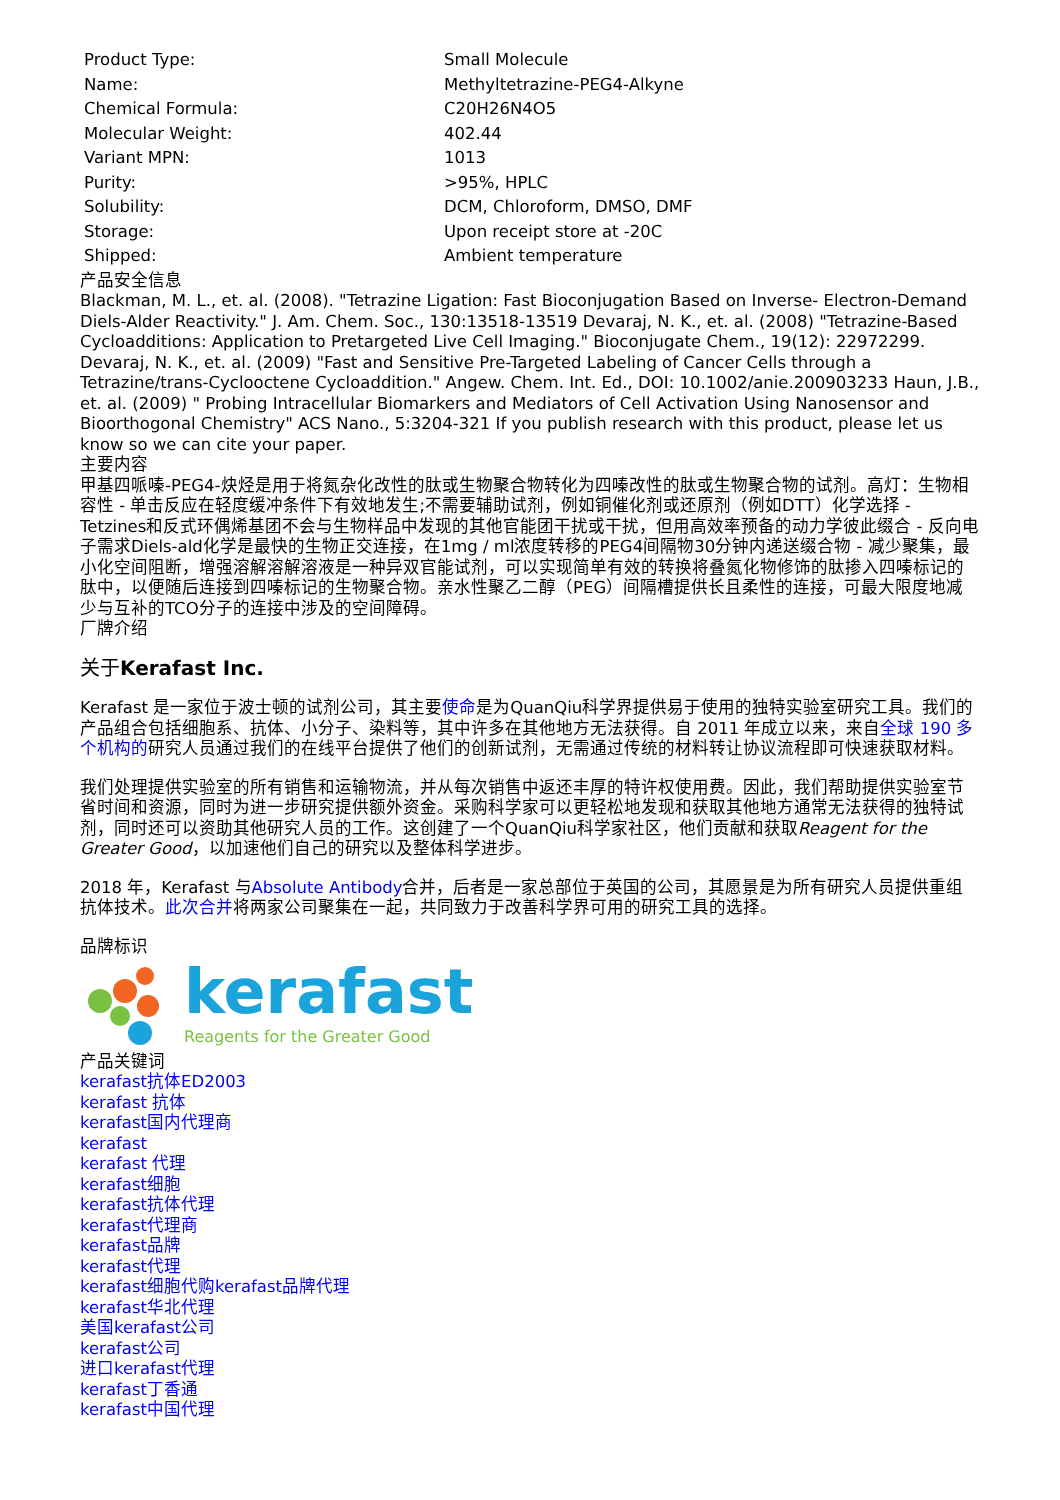| Product Type: | Small Molecule |
| Name: | Methyltetrazine-PEG4-Alkyne |
| Chemical Formula: | C20H26N4O5 |
| Molecular Weight: | 402.44 |
| Variant MPN: | 1013 |
| Purity: | >95%, HPLC |
| Solubility: | DCM, Chloroform, DMSO, DMF |
| Storage: | Upon receipt store at -20C |
| Shipped: | Ambient temperature |
产品安全信息
Blackman, M. L., et. al. (2008). "Tetrazine Ligation: Fast Bioconjugation Based on Inverse- Electron-Demand Diels-Alder Reactivity." J. Am. Chem. Soc., 130:13518-13519 Devaraj, N. K., et. al. (2008) "Tetrazine-Based Cycloadditions: Application to Pretargeted Live Cell Imaging." Bioconjugate Chem., 19(12): 22972299. Devaraj, N. K., et. al. (2009) "Fast and Sensitive Pre-Targeted Labeling of Cancer Cells through a Tetrazine/trans-Cyclooctene Cycloaddition." Angew. Chem. Int. Ed., DOI: 10.1002/anie.200903233 Haun, J.B., et. al. (2009) " Probing Intracellular Biomarkers and Mediators of Cell Activation Using Nanosensor and Bioorthogonal Chemistry" ACS Nano., 5:3204-321 If you publish research with this product, please let us know so we can cite your paper.
主要内容
甲基四哌嗪-PEG4-炔烃是用于将氮杂化改性的肽或生物聚合物转化为四嗪改性的肽或生物聚合物的试剂。高灯：生物相容性 - 单击反应在轻度缓冲条件下有效地发生;不需要辅助试剂，例如铜催化剂或还原剂（例如DTT）化学选择 - Tetzines和反式环偶烯基团不会与生物样品中发现的其他官能团干扰或干扰，但用高效率预备的动力学彼此缀合 - 反向电子需求Diels-ald化学是最快的生物正交连接，在1mg / ml浓度转移的PEG4间隔物30分钟内递送缀合物 - 减少聚集，最小化空间阻断，增强溶解溶解溶液是一种异双官能试剂，可以实现简单有效的转换将叠氮化物修饰的肽掺入四嗪标记的肽中，以便随后连接到四嗪标记的生物聚合物。亲水性聚乙二醇（PEG）间隔槽提供长且柔性的连接，可最大限度地减少与互补的TCO分子的连接中涉及的空间障碍。
厂牌介绍
关于Kerafast Inc.
Kerafast 是一家位于波士顿的试剂公司，其主要使命是为QuanQiu科学界提供易于使用的独特实验室研究工具。我们的产品组合包括细胞系、抗体、小分子、染料等，其中许多在其他地方无法获得。自 2011 年成立以来，来自全球 190 多个机构的研究人员通过我们的在线平台提供了他们的创新试剂，无需通过传统的材料转让协议流程即可快速获取材料。
我们处理提供实验室的所有销售和运输物流，并从每次销售中返还丰厚的特许权使用费。因此，我们帮助提供实验室节省时间和资源，同时为进一步研究提供额外资金。采购科学家可以更轻松地发现和获取其他地方通常无法获得的独特试剂，同时还可以资助其他研究人员的工作。这创建了一个QuanQiu科学家社区，他们贡献和获取Reagent for the Greater Good，以加速他们自己的研究以及整体科学进步。
2018 年，Kerafast 与Absolute Antibody合并，后者是一家总部位于英国的公司，其愿景是为所有研究人员提供重组抗体技术。此次合并将两家公司聚集在一起，共同致力于改善科学界可用的研究工具的选择。
品牌标识
kerafast
Reagents for the Greater Good
产品关键词
kerafast抗体ED2003
kerafast 抗体
kerafast国内代理商
kerafast
kerafast 代理
kerafast细胞
kerafast抗体代理
kerafast代理商
kerafast品牌
kerafast代理
kerafast细胞代购kerafast品牌代理
kerafast华北代理
美国kerafast公司
kerafast公司
进口kerafast代理
kerafast丁香通
kerafast中国代理